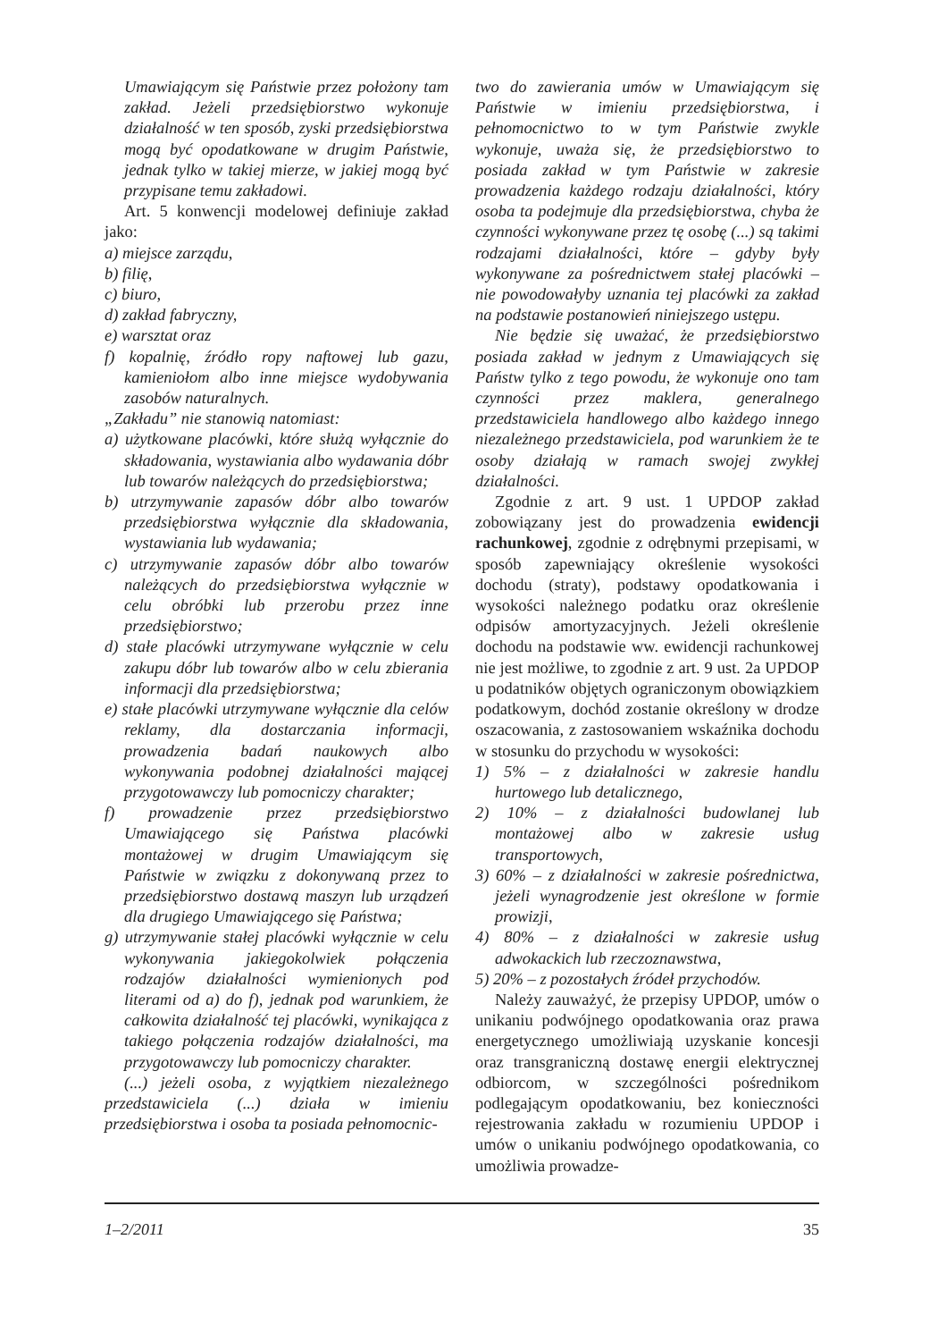Umawiającym się Państwie przez położony tam zakład. Jeżeli przedsiębiorstwo wykonuje działalność w ten sposób, zyski przedsiębiorstwa mogą być opodatkowane w drugim Państwie, jednak tylko w takiej mierze, w jakiej mogą być przypisane temu zakładowi.
Art. 5 konwencji modelowej definiuje zakład jako:
a) miejsce zarządu,
b) filię,
c) biuro,
d) zakład fabryczny,
e) warsztat oraz
f) kopalnię, źródło ropy naftowej lub gazu, kamieniołom albo inne miejsce wydobywania zasobów naturalnych.
„Zakładu” nie stanowią natomiast:
a) użytkowane placówki, które służą wyłącznie do składowania, wystawiania albo wydawania dóbr lub towarów należących do przedsiębiorstwa;
b) utrzymywanie zapasów dóbr albo towarów przedsiębiorstwa wyłącznie dla składowania, wystawiania lub wydawania;
c) utrzymywanie zapasów dóbr albo towarów należących do przedsiębiorstwa wyłącznie w celu obróbki lub przerobu przez inne przedsiębiorstwo;
d) stałe placówki utrzymywane wyłącznie w celu zakupu dóbr lub towarów albo w celu zbierania informacji dla przedsiębiorstwa;
e) stałe placówki utrzymywane wyłącznie dla celów reklamy, dla dostarczania informacji, prowadzenia badań naukowych albo wykonywania podobnej działalności mającej przygotowawczy lub pomocniczy charakter;
f) prowadzenie przez przedsiębiorstwo Umawiającego się Państwa placówki montażowej w drugim Umawiającym się Państwie w związku z dokonywaną przez to przedsiębiorstwo dostawą maszyn lub urządzeń dla drugiego Umawiającego się Państwa;
g) utrzymywanie stałej placówki wyłącznie w celu wykonywania jakiegokolwiek połączenia rodzajów działalności wymienionych pod literami od a) do f), jednak pod warunkiem, że całkowita działalność tej placówki, wynikająca z takiego połączenia rodzajów działalności, ma przygotowawczy lub pomocniczy charakter.
(...) jeżeli osoba, z wyjątkiem niezależnego przedstawiciela (...) działa w imieniu przedsiębiorstwa i osoba ta posiada pełnomocnic-
two do zawierania umów w Umawiającym się Państwie w imieniu przedsiębiorstwa, i pełnomocnictwo to w tym Państwie zwykle wykonuje, uważa się, że przedsiębiorstwo to posiada zakład w tym Państwie w zakresie prowadzenia każdego rodzaju działalności, który osoba ta podejmuje dla przedsiębiorstwa, chyba że czynności wykonywane przez tę osobę (...) są takimi rodzajami działalności, które – gdyby były wykonywane za pośrednictwem stałej placówki – nie powodowałyby uznania tej placówki za zakład na podstawie postanowień niniejszego ustępu.
Nie będzie się uważać, że przedsiębiorstwo posiada zakład w jednym z Umawiających się Państw tylko z tego powodu, że wykonuje ono tam czynności przez maklera, generalnego przedstawiciela handlowego albo każdego innego niezależnego przedstawiciela, pod warunkiem że te osoby działają w ramach swojej zwykłej działalności.
Zgodnie z art. 9 ust. 1 UPDOP zakład zobowiązany jest do prowadzenia ewidencji rachunkowej, zgodnie z odrębnymi przepisami, w sposób zapewniający określenie wysokości dochodu (straty), podstawy opodatkowania i wysokości należnego podatku oraz określenie odpisów amortyzacyjnych. Jeżeli określenie dochodu na podstawie ww. ewidencji rachunkowej nie jest możliwe, to zgodnie z art. 9 ust. 2a UPDOP u podatników objętych ograniczonym obowiązkiem podatkowym, dochód zostanie określony w drodze oszacowania, z zastosowaniem wskaźnika dochodu w stosunku do przychodu w wysokości:
1) 5% – z działalności w zakresie handlu hurtowego lub detalicznego,
2) 10% – z działalności budowlanej lub montażowej albo w zakresie usług transportowych,
3) 60% – z działalności w zakresie pośrednictwa, jeżeli wynagrodzenie jest określone w formie prowizji,
4) 80% – z działalności w zakresie usług adwokackich lub rzeczoznawstwa,
5) 20% – z pozostałych źródeł przychodów.
Należy zauważyć, że przepisy UPDOP, umów o unikaniu podwójnego opodatkowania oraz prawa energetycznego umożliwiają uzyskanie koncesji oraz transgraniczną dostawę energii elektrycznej odbiorcom, w szczególności pośrednikom podlegającym opodatkowaniu, bez konieczności rejestrowania zakładu w rozumieniu UPDOP i umów o unikaniu podwójnego opodatkowania, co umożliwia prowadze-
1–2/2011 35